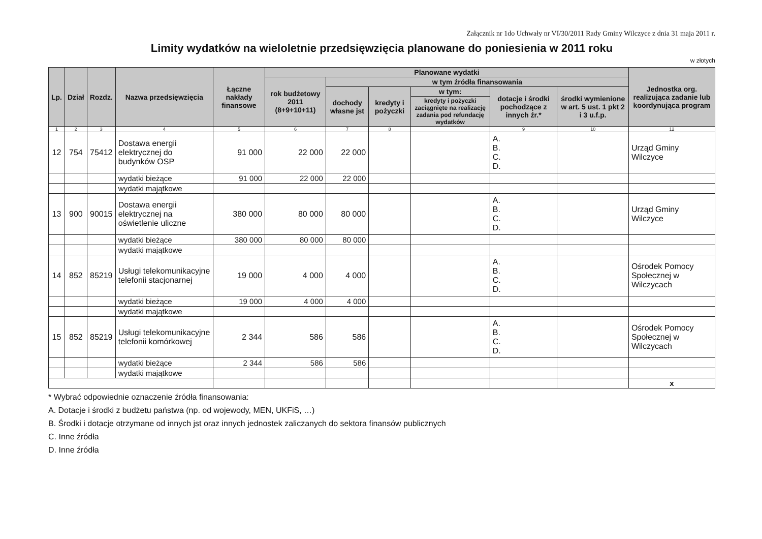Załącznik nr 1do Uchwały nr VI/30/2011 Rady Gminy Wilczyce z dnia 31 maja 2011 r.
Limity wydatków na wieloletnie przedsięwzięcia planowane do poniesienia w 2011 roku
w złotych
| Lp. | Dział | Rozdz. | Nazwa przedsięwzięcia | Łączne nakłady finansowe | Planowane wydatki | | | | | | Jednostka org. realizująca zadanie lub koordynująca program |
| --- | --- | --- | --- | --- | --- | --- | --- | --- | --- | --- | --- |
| | | | | | rok budżetowy 2011 (8+9+10+11) | w tym źródła finansowania | | | | | |
| | | | | | | dochody własne jst | kredyty i pożyczki | w tym: | dotacje i środki pochodzące z innych źr.* | środki wymienione w art. 5 ust. 1 pkt 2 i 3 u.f.p. | |
| | | | | | | | | kredyty i pożyczki zaciągnięte na realizację zadania pod refundację wydatków | | | |
| 1 | 2 | 3 | 4 | 5 | 6 | 7 | 8 | | 9 | 10 | 12 |
| 12 | 754 | 75412 | Dostawa energii elektrycznej do budynków OSP | 91 000 | 22 000 | 22 000 | | | A. B. C. D. | | Urząd Gminy Wilczyce |
| | | | wydatki bieżące | 91 000 | 22 000 | 22 000 | | | | | |
| | | | wydatki majątkowe | | | | | | | | |
| 13 | 900 | 90015 | Dostawa energii elektrycznej na oświetlenie uliczne | 380 000 | 80 000 | 80 000 | | | A. B. C. D. | | Urząd Gminy Wilczyce |
| | | | wydatki bieżące | 380 000 | 80 000 | 80 000 | | | | | |
| | | | wydatki majątkowe | | | | | | | | |
| 14 | 852 | 85219 | Usługi telekomunikacyjne telefonii stacjonarnej | 19 000 | 4 000 | 4 000 | | | A. B. C. D. | | Ośrodek Pomocy Społecznej w Wilczycach |
| | | | wydatki bieżące | 19 000 | 4 000 | 4 000 | | | | | |
| | | | wydatki majątkowe | | | | | | | | |
| 15 | 852 | 85219 | Usługi telekomunikacyjne telefonii komórkowej | 2 344 | 586 | 586 | | | A. B. C. D. | | Ośrodek Pomocy Społecznej w Wilczycach |
| | | | wydatki bieżące | 2 344 | 586 | 586 | | | | | |
| | | | wydatki majątkowe | | | | | | | | |
| | | | | | | | | | | | x |
* Wybrać odpowiednie oznaczenie źródła finansowania:
A. Dotacje i środki z budżetu państwa (np. od wojewody, MEN, UKFiS, …)
B. Środki i dotacje otrzymane od innych jst oraz innych jednostek zaliczanych do sektora finansów publicznych
C. Inne źródła
D. Inne źródła